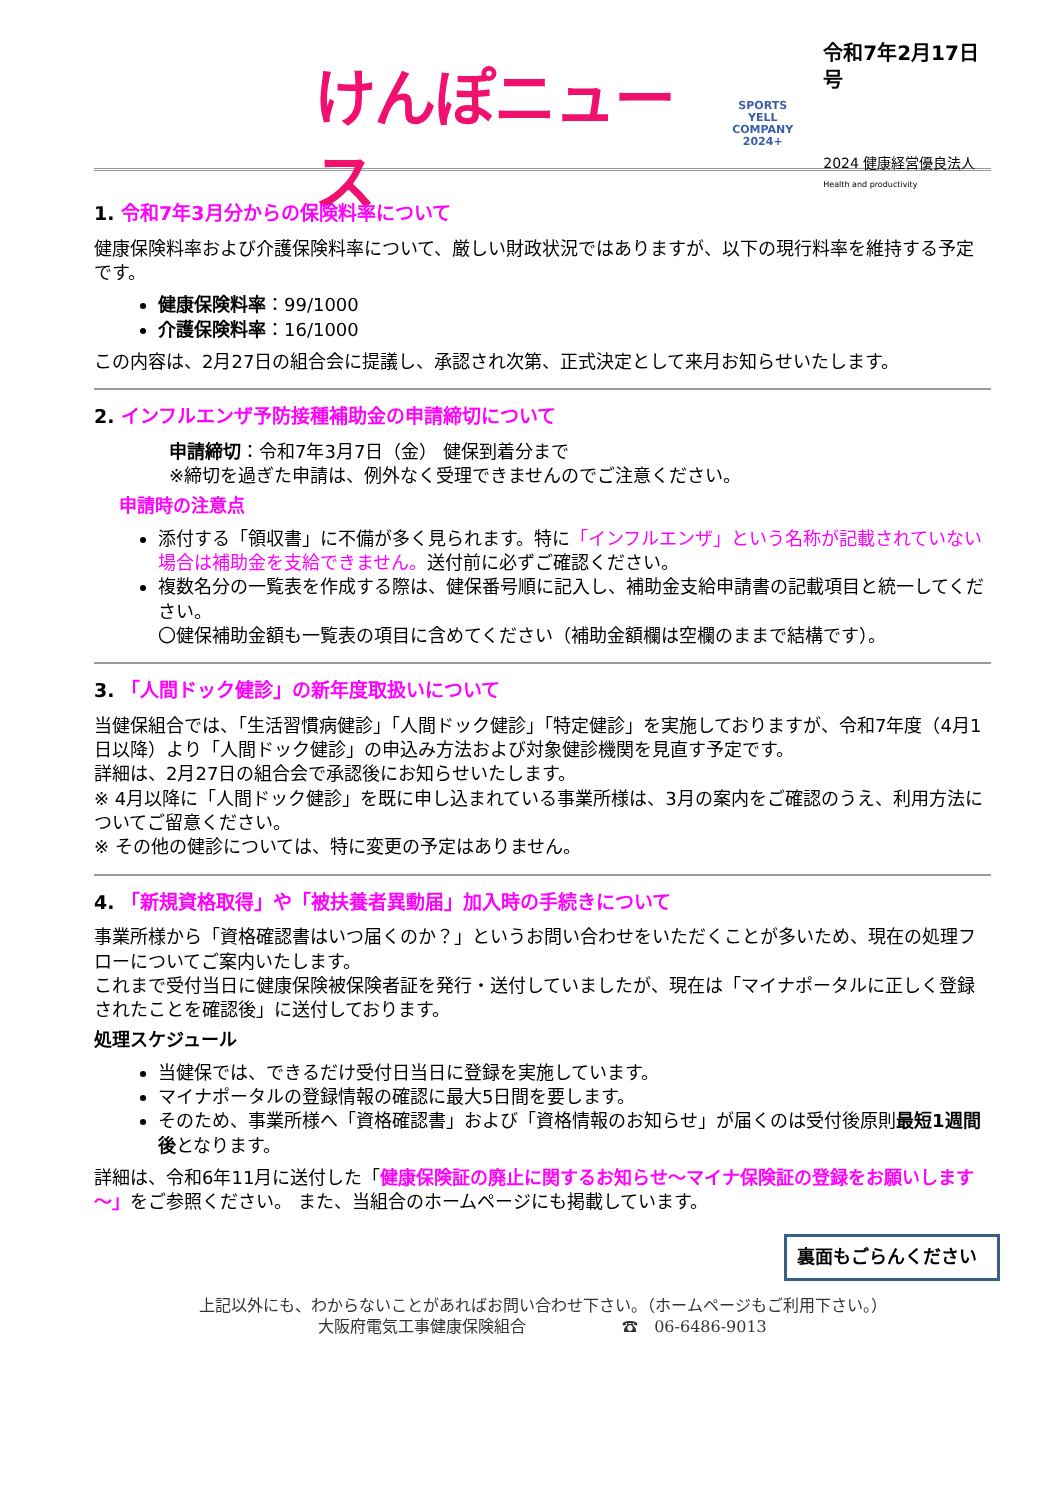けんぽニュース
SPORTS
YELL
COMPANY
2024+
令和7年2月17日号
2024 健康経営優良法人
Health and productivity
1. 令和7年3月分からの保険料率について
健康保険料率および介護保険料率について、厳しい財政状況ではありますが、以下の現行料率を維持する予定です。
健康保険料率：99/1000
介護保険料率：16/1000
この内容は、2月27日の組合会に提議し、承認され次第、正式決定として来月お知らせいたします。
2. インフルエンザ予防接種補助金の申請締切について
申請締切：令和7年3月7日（金） 健保到着分まで
※締切を過ぎた申請は、例外なく受理できませんのでご注意ください。
申請時の注意点
添付する「領収書」に不備が多く見られます。特に「インフルエンザ」という名称が記載されていない場合は補助金を支給できません。送付前に必ずご確認ください。
複数名分の一覧表を作成する際は、健保番号順に記入し、補助金支給申請書の記載項目と統一してください。
〇健保補助金額も一覧表の項目に含めてください（補助金額欄は空欄のままで結構です）。
3. 「人間ドック健診」の新年度取扱いについて
当健保組合では、「生活習慣病健診」「人間ドック健診」「特定健診」を実施しておりますが、令和7年度（4月1日以降）より「人間ドック健診」の申込み方法および対象健診機関を見直す予定です。
詳細は、2月27日の組合会で承認後にお知らせいたします。
※ 4月以降に「人間ドック健診」を既に申し込まれている事業所様は、3月の案内をご確認のうえ、利用方法についてご留意ください。
※ その他の健診については、特に変更の予定はありません。
4. 「新規資格取得」や「被扶養者異動届」加入時の手続きについて
事業所様から「資格確認書はいつ届くのか？」というお問い合わせをいただくことが多いため、現在の処理フローについてご案内いたします。
これまで受付当日に健康保険被保険者証を発行・送付していましたが、現在は「マイナポータルに正しく登録されたことを確認後」に送付しております。
処理スケジュール
当健保では、できるだけ受付日当日に登録を実施しています。
マイナポータルの登録情報の確認に最大5日間を要します。
そのため、事業所様へ「資格確認書」および「資格情報のお知らせ」が届くのは受付後原則最短1週間後となります。
詳細は、令和6年11月に送付した「健康保険証の廃止に関するお知らせ～マイナ保険証の登録をお願いします～」をご参照ください。 また、当組合のホームページにも掲載しています。
裏面もごらんください
上記以外にも、わからないことがあればお問い合わせ下さい。（ホームページもご利用下さい。）
大阪府電気工事健康保険組合　　　　　　☎　06-6486-9013